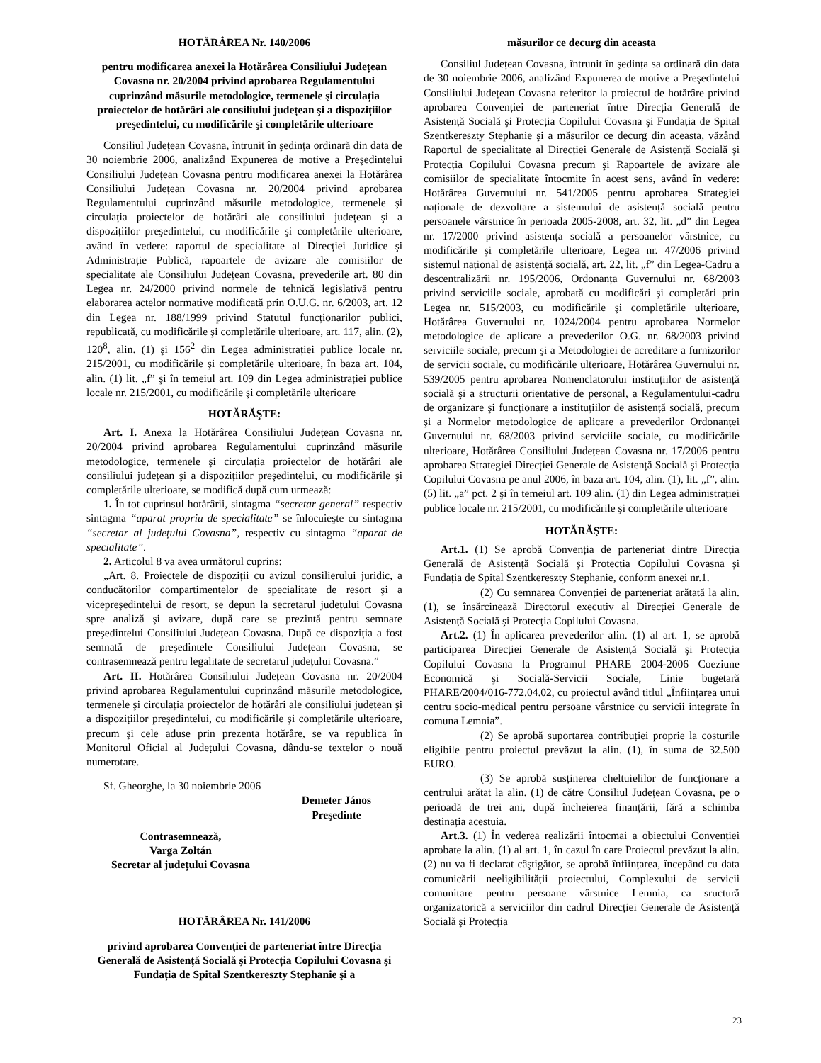HOTĂRÂREA Nr. 140/2006
pentru modificarea anexei la Hotărârea Consiliului Județean Covasna nr. 20/2004 privind aprobarea Regulamentului cuprinzând măsurile metodologice, termenele şi circulația proiectelor de hotărâri ale consiliului județean şi a dispozițiilor preşedintelui, cu modificările şi completările ulterioare
Consiliul Județean Covasna, întrunit în şedința ordinară din data de 30 noiembrie 2006, analizând Expunerea de motive a Preşedintelui Consiliului Județean Covasna pentru modificarea anexei la Hotărârea Consiliului Județean Covasna nr. 20/2004 privind aprobarea Regulamentului cuprinzând măsurile metodologice, termenele şi circulația proiectelor de hotărâri ale consiliului județean şi a dispozițiilor preşedintelui, cu modificările şi completările ulterioare, având în vedere: raportul de specialitate al Direcției Juridice şi Administrație Publică, rapoartele de avizare ale comisiilor de specialitate ale Consiliului Județean Covasna, prevederile art. 80 din Legea nr. 24/2000 privind normele de tehnică legislativă pentru elaborarea actelor normative modificată prin O.U.G. nr. 6/2003, art. 12 din Legea nr. 188/1999 privind Statutul funcționarilor publici, republicată, cu modificările şi completările ulterioare, art. 117, alin. (2), 120<sup>8</sup>, alin. (1) şi 156<sup>2</sup> din Legea administrației publice locale nr. 215/2001, cu modificările şi completările ulterioare, în baza art. 104, alin. (1) lit. „f” şi în temeiul art. 109 din Legea administrației publice locale nr. 215/2001, cu modificările şi completările ulterioare
HOTĂRĂŞTE:
Art. I. Anexa la Hotărârea Consiliului Județean Covasna nr. 20/2004 privind aprobarea Regulamentului cuprinzând măsurile metodologice, termenele şi circulația proiectelor de hotărâri ale consiliului județean şi a dispozițiilor preşedintelui, cu modificările şi completările ulterioare, se modifică după cum urmează:
1. În tot cuprinsul hotărârii, sintagma “secretar general” respectiv sintagma “aparat propriu de specialitate” se înlocuieşte cu sintagma “secretar al județului Covasna”, respectiv cu sintagma “aparat de specialitate”.
2. Articolul 8 va avea următorul cuprins:
„Art. 8. Proiectele de dispoziții cu avizul consilierului juridic, a conducătorilor compartimentelor de specialitate de resort şi a vicepreşedintelui de resort, se depun la secretarul județului Covasna spre analiză şi avizare, după care se prezintă pentru semnare preşedintelui Consiliului Județean Covasna. După ce dispoziția a fost semnată de preşedintele Consiliului Județean Covasna, se contrasemnează pentru legalitate de secretarul județului Covasna.”
Art. II. Hotărârea Consiliului Județean Covasna nr. 20/2004 privind aprobarea Regulamentului cuprinzând măsurile metodologice, termenele şi circulația proiectelor de hotărâri ale consiliului județean şi a dispozițiilor preşedintelui, cu modificările şi completările ulterioare, precum şi cele aduse prin prezenta hotărâre, se va republica în Monitorul Oficial al Județului Covasna, dându-se textelor o nouă numerotare.
Sf. Gheorghe, la 30 noiembrie 2006
Demeter János
Preşedinte
Contrasemnează,
Varga Zoltán
Secretar al județului Covasna
HOTĂRÂREA Nr. 141/2006
privind aprobarea Convenției de parteneriat între Direcția Generală de Asistență Socială şi Protecția Copilului Covasna şi Fundația de Spital Szentkereszty Stephanie şi a
măsurilor ce decurg din aceasta
Consiliul Județean Covasna, întrunit în şedința sa ordinară din data de 30 noiembrie 2006, analizând Expunerea de motive a Preşedintelui Consiliului Județean Covasna referitor la proiectul de hotărâre privind aprobarea Convenției de parteneriat între Direcția Generală de Asistență Socială şi Protecția Copilului Covasna şi Fundația de Spital Szentkereszty Stephanie şi a măsurilor ce decurg din aceasta, văzând Raportul de specialitate al Direcției Generale de Asistență Socială şi Protecția Copilului Covasna precum şi Rapoartele de avizare ale comisiilor de specialitate întocmite în acest sens, având în vedere: Hotărârea Guvernului nr. 541/2005 pentru aprobarea Strategiei naționale de dezvoltare a sistemului de asistență socială pentru persoanele vârstnice în perioada 2005-2008, art. 32, lit. „d” din Legea nr. 17/2000 privind asistența socială a persoanelor vârstnice, cu modificările şi completările ulterioare, Legea nr. 47/2006 privind sistemul național de asistență socială, art. 22, lit. „f” din Legea-Cadru a descentralizării nr. 195/2006, Ordonanța Guvernului nr. 68/2003 privind serviciile sociale, aprobată cu modificări şi completări prin Legea nr. 515/2003, cu modificările şi completările ulterioare, Hotărârea Guvernului nr. 1024/2004 pentru aprobarea Normelor metodologice de aplicare a prevederilor O.G. nr. 68/2003 privind serviciile sociale, precum şi a Metodologiei de acreditare a furnizorilor de servicii sociale, cu modificările ulterioare, Hotărârea Guvernului nr. 539/2005 pentru aprobarea Nomenclatorului instituțiilor de asistență socială şi a structurii orientative de personal, a Regulamentului-cadru de organizare şi funcționare a instituțiilor de asistență socială, precum şi a Normelor metodologice de aplicare a prevederilor Ordonanței Guvernului nr. 68/2003 privind serviciile sociale, cu modificările ulterioare, Hotărârea Consiliului Județean Covasna nr. 17/2006 pentru aprobarea Strategiei Direcției Generale de Asistență Socială şi Protecția Copilului Covasna pe anul 2006, în baza art. 104, alin. (1), lit. „f”, alin. (5) lit. „a” pct. 2 şi în temeiul art. 109 alin. (1) din Legea administrației publice locale nr. 215/2001, cu modificările şi completările ulterioare
HOTĂRĂŞTE:
Art.1. (1) Se aprobă Convenția de parteneriat dintre Direcția Generală de Asistență Socială şi Protecția Copilului Covasna şi Fundația de Spital Szentkereszty Stephanie, conform anexei nr.1.
(2) Cu semnarea Convenției de parteneriat arătată la alin. (1), se însărcinează Directorul executiv al Direcției Generale de Asistență Socială şi Protecția Copilului Covasna.
Art.2. (1) În aplicarea prevederilor alin. (1) al art. 1, se aprobă participarea Direcției Generale de Asistență Socială şi Protecția Copilului Covasna la Programul PHARE 2004-2006 Coeziune Economică şi Socială-Servicii Sociale, Linie bugetară PHARE/2004/016-772.04.02, cu proiectul având titlul „Înființarea unui centru socio-medical pentru persoane vârstnice cu servicii integrate în comuna Lemnia”.
(2) Se aprobă suportarea contribuției proprie la costurile eligibile pentru proiectul prevăzut la alin. (1), în suma de 32.500 EURO.
(3) Se aprobă susținerea cheltuielilor de funcționare a centrului arătat la alin. (1) de către Consiliul Județean Covasna, pe o perioadă de trei ani, după încheierea finanțării, fără a schimba destinația acestuia.
Art.3. (1) În vederea realizării întocmai a obiectului Convenției aprobate la alin. (1) al art. 1, în cazul în care Proiectul prevăzut la alin. (2) nu va fi declarat câştigător, se aprobă înființarea, începând cu data comunicării neeligibilității proiectului, Complexului de servicii comunitare pentru persoane vârstnice Lemnia, ca sructură organizatorică a serviciilor din cadrul Direcției Generale de Asistență Socială şi Protecția
23